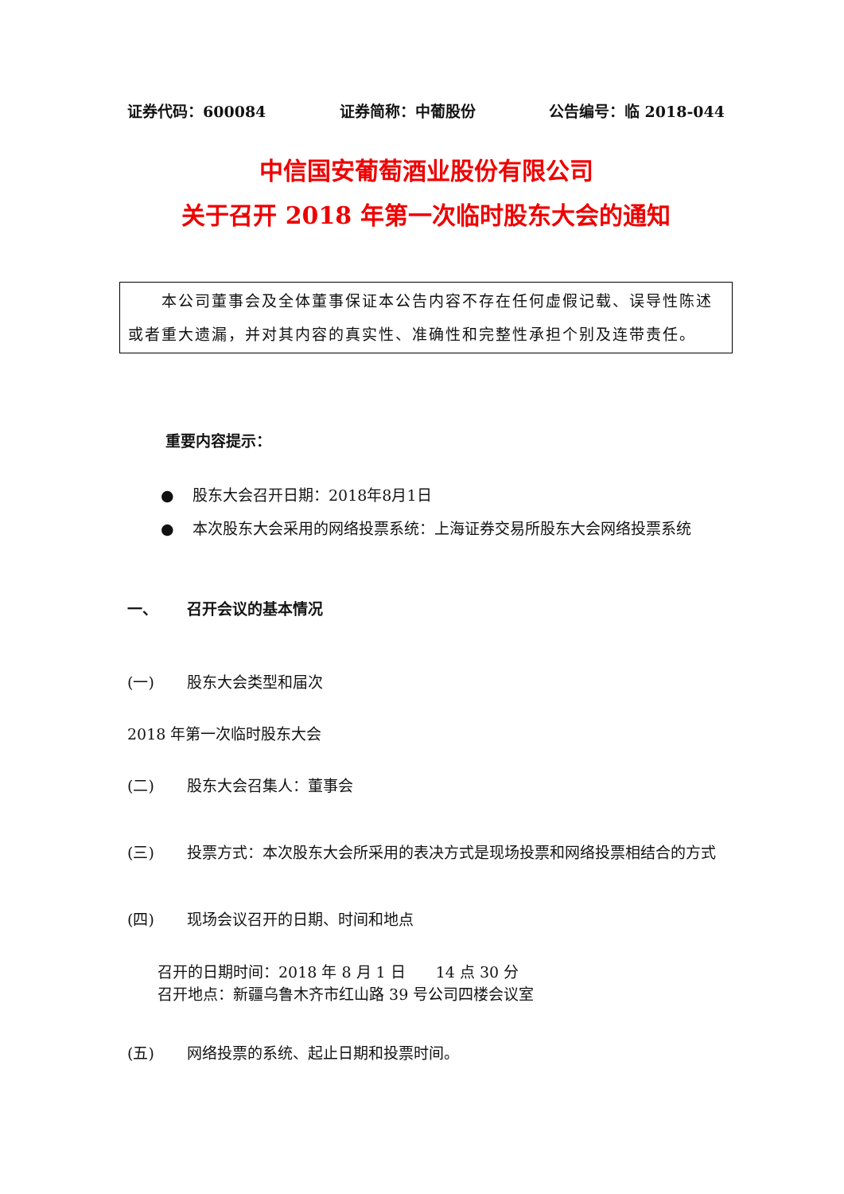证券代码：600084 证券简称：中葡股份 公告编号：临 2018-044
中信国安葡萄酒业股份有限公司
关于召开 2018 年第一次临时股东大会的通知
  本公司董事会及全体董事保证本公告内容不存在任何虚假记载、误导性陈述或者重大遗漏，并对其内容的真实性、准确性和完整性承担个别及连带责任。
重要内容提示：
● 股东大会召开日期：2018年8月1日
● 本次股东大会采用的网络投票系统：上海证券交易所股东大会网络投票系统
一、 召开会议的基本情况
(一) 股东大会类型和届次
2018 年第一次临时股东大会
(二) 股东大会召集人：董事会
(三) 投票方式：本次股东大会所采用的表决方式是现场投票和网络投票相结合的方式
(四) 现场会议召开的日期、时间和地点
召开的日期时间：2018 年 8 月 1 日  14 点 30 分
召开地点：新疆乌鲁木齐市红山路 39 号公司四楼会议室
(五) 网络投票的系统、起止日期和投票时间。